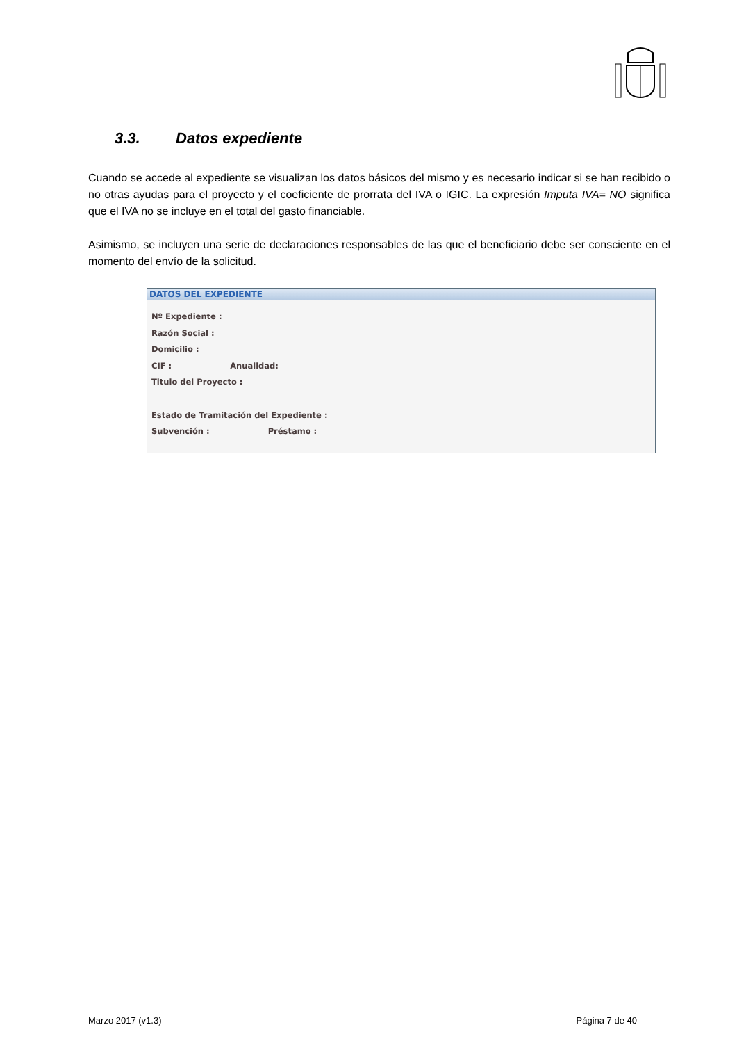3.3. Datos expediente
Cuando se accede al expediente se visualizan los datos básicos del mismo y es necesario indicar si se han recibido o no otras ayudas para el proyecto y el coeficiente de prorrata del IVA o IGIC. La expresión Imputa IVA= NO significa que el IVA no se incluye en el total del gasto financiable.
Asimismo, se incluyen una serie de declaraciones responsables de las que el beneficiario debe ser consciente en el momento del envío de la solicitud.
DATOS DEL EXPEDIENTE
Nº Expediente :
Razón Social :
Domicilio :
CIF : Anualidad:
Titulo del Proyecto :
Estado de Tramitación del Expediente :
Subvención : Préstamo :
Marzo 2017 (v1.3) Página 7 de 40